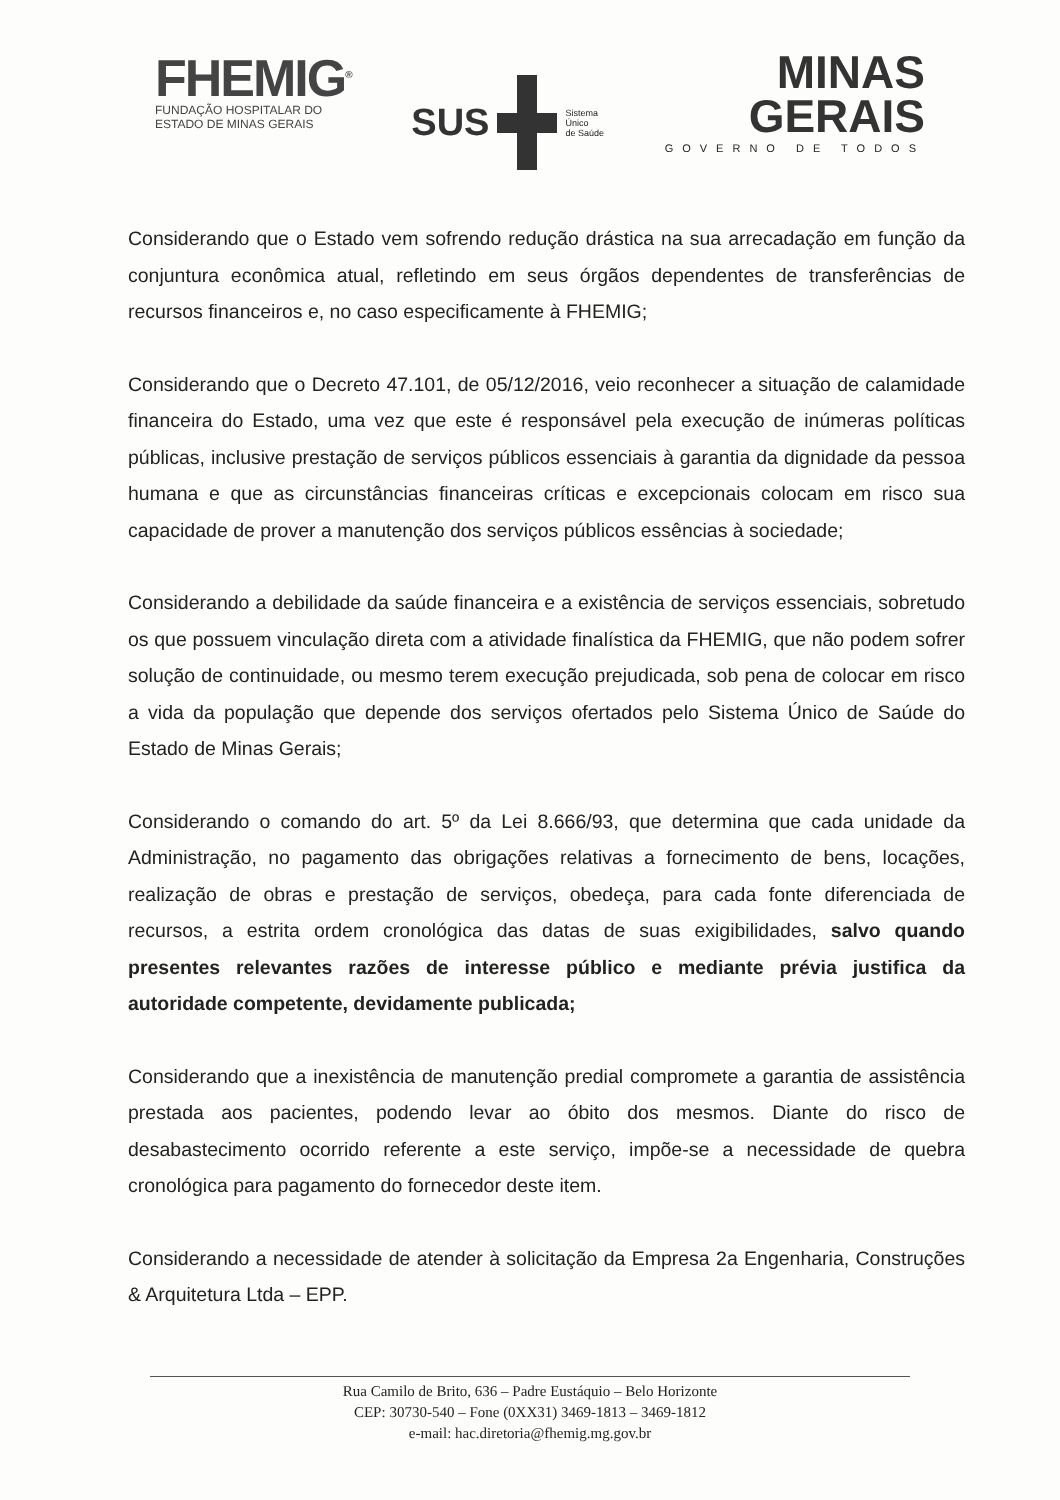FHEMIG<sup>®</sup>
FUNDAÇÃO HOSPITALAR DO
ESTADO DE MINAS GERAIS
SUS
Sistema
Único
de Saúde
MINAS
GERAIS
GOVERNO DE TODOS
Considerando que o Estado vem sofrendo redução drástica na sua arrecadação em função da conjuntura econômica atual, refletindo em seus órgãos dependentes de transferências de recursos financeiros e, no caso especificamente à FHEMIG;
Considerando que o Decreto 47.101, de 05/12/2016, veio reconhecer a situação de calamidade financeira do Estado, uma vez que este é responsável pela execução de inúmeras políticas públicas, inclusive prestação de serviços públicos essenciais à garantia da dignidade da pessoa humana e que as circunstâncias financeiras críticas e excepcionais colocam em risco sua capacidade de prover a manutenção dos serviços públicos essências à sociedade;
Considerando a debilidade da saúde financeira e a existência de serviços essenciais, sobretudo os que possuem vinculação direta com a atividade finalística da FHEMIG, que não podem sofrer solução de continuidade, ou mesmo terem execução prejudicada, sob pena de colocar em risco a vida da população que depende dos serviços ofertados pelo Sistema Único de Saúde do Estado de Minas Gerais;
Considerando o comando do art. 5º da Lei 8.666/93, que determina que cada unidade da Administração, no pagamento das obrigações relativas a fornecimento de bens, locações, realização de obras e prestação de serviços, obedeça, para cada fonte diferenciada de recursos, a estrita ordem cronológica das datas de suas exigibilidades, salvo quando presentes relevantes razões de interesse público e mediante prévia justifica da autoridade competente, devidamente publicada;
Considerando que a inexistência de manutenção predial compromete a garantia de assistência prestada aos pacientes, podendo levar ao óbito dos mesmos. Diante do risco de desabastecimento ocorrido referente a este serviço, impõe-se a necessidade de quebra cronológica para pagamento do fornecedor deste item.
Considerando a necessidade de atender à solicitação da Empresa 2a Engenharia, Construções & Arquitetura Ltda – EPP.
Rua Camilo de Brito, 636 – Padre Eustáquio – Belo Horizonte
CEP: 30730-540 – Fone (0XX31) 3469-1813 – 3469-1812
e-mail: hac.diretoria@fhemig.mg.gov.br